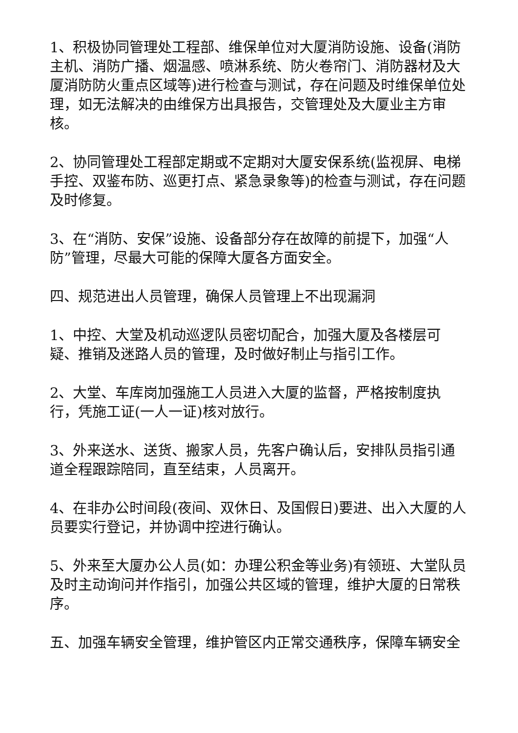1、积极协同管理处工程部、维保单位对大厦消防设施、设备(消防主机、消防广播、烟温感、喷淋系统、防火卷帘门、消防器材及大厦消防防火重点区域等)进行检查与测试，存在问题及时维保单位处理，如无法解决的由维保方出具报告，交管理处及大厦业主方审核。
2、协同管理处工程部定期或不定期对大厦安保系统(监视屏、电梯手控、双鉴布防、巡更打点、紧急录象等)的检查与测试，存在问题及时修复。
3、在“消防、安保”设施、设备部分存在故障的前提下，加强“人防”管理，尽最大可能的保障大厦各方面安全。
四、规范进出人员管理，确保人员管理上不出现漏洞
1、中控、大堂及机动巡逻队员密切配合，加强大厦及各楼层可疑、推销及迷路人员的管理，及时做好制止与指引工作。
2、大堂、车库岗加强施工人员进入大厦的监督，严格按制度执行，凭施工证(一人一证)核对放行。
3、外来送水、送货、搬家人员，先客户确认后，安排队员指引通道全程跟踪陪同，直至结束，人员离开。
4、在非办公时间段(夜间、双休日、及国假日)要进、出入大厦的人员要实行登记，并协调中控进行确认。
5、外来至大厦办公人员(如：办理公积金等业务)有领班、大堂队员及时主动询问并作指引，加强公共区域的管理，维护大厦的日常秩序。
五、加强车辆安全管理，维护管区内正常交通秩序，保障车辆安全